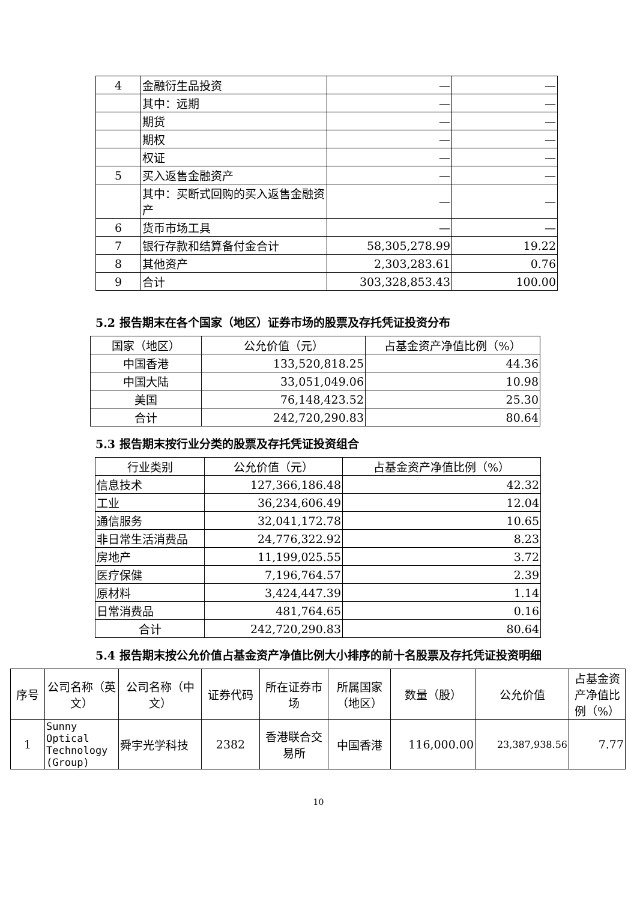| 4 | 金融衍生品投资 | — | — |
| | 其中：远期 | — | — |
| | 期货 | — | — |
| | 期权 | — | — |
| | 权证 | — | — |
| 5 | 买入返售金融资产 | — | — |
| | 其中：买断式回购的买入返售金融资产 | — | — |
| 6 | 货币市场工具 | — | — |
| 7 | 银行存款和结算备付金合计 | 58,305,278.99 | 19.22 |
| 8 | 其他资产 | 2,303,283.61 | 0.76 |
| 9 | 合计 | 303,328,853.43 | 100.00 |
5.2 报告期末在各个国家（地区）证券市场的股票及存托凭证投资分布
| 国家（地区） | 公允价值（元） | 占基金资产净值比例（%） |
| --- | --- | --- |
| 中国香港 | 133,520,818.25 | 44.36 |
| 中国大陆 | 33,051,049.06 | 10.98 |
| 美国 | 76,148,423.52 | 25.30 |
| 合计 | 242,720,290.83 | 80.64 |
5.3 报告期末按行业分类的股票及存托凭证投资组合
| 行业类别 | 公允价值（元） | 占基金资产净值比例（%） |
| --- | --- | --- |
| 信息技术 | 127,366,186.48 | 42.32 |
| 工业 | 36,234,606.49 | 12.04 |
| 通信服务 | 32,041,172.78 | 10.65 |
| 非日常生活消费品 | 24,776,322.92 | 8.23 |
| 房地产 | 11,199,025.55 | 3.72 |
| 医疗保健 | 7,196,764.57 | 2.39 |
| 原材料 | 3,424,447.39 | 1.14 |
| 日常消费品 | 481,764.65 | 0.16 |
| 合计 | 242,720,290.83 | 80.64 |
5.4 报告期末按公允价值占基金资产净值比例大小排序的前十名股票及存托凭证投资明细
| 序号 | 公司名称（英文） | 公司名称（中文） | 证券代码 | 所在证券市场 | 所属国家（地区） | 数量（股） | 公允价值 | 占基金资产净值比例（%） |
| --- | --- | --- | --- | --- | --- | --- | --- | --- |
| 1 | Sunny Optical Technology (Group) | 舜宇光学科技 | 2382 | 香港联合交易所 | 中国香港 | 116,000.00 | 23,387,938.56 | 7.77 |
10